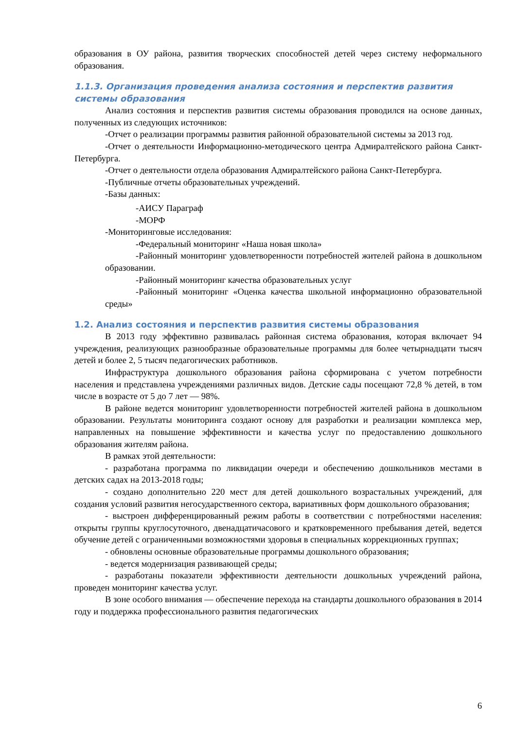образования в ОУ района, развития творческих способностей детей через систему неформального образования.
1.1.3. Организация проведения анализа состояния и перспектив развития системы образования
Анализ состояния и перспектив развития системы образования проводился на основе данных, полученных из следующих источников:
-Отчет о реализации программы развития районной образовательной системы за 2013 год.
-Отчет о деятельности Информационно-методического центра Адмиралтейского района Санкт-Петербурга.
-Отчет о деятельности отдела образования Адмиралтейского района Санкт-Петербурга.
-Публичные отчеты образовательных учреждений.
-Базы данных:
-АИСУ Параграф
-МОРФ
-Мониторинговые исследования:
-Федеральный мониторинг «Наша новая школа»
-Районный мониторинг удовлетворенности потребностей жителей района в дошкольном образовании.
-Районный мониторинг качества образовательных услуг
-Районный мониторинг «Оценка качества школьной информационно образовательной среды»
1.2. Анализ состояния и перспектив развития системы образования
В 2013 году эффективно развивалась районная система образования, которая включает 94 учреждения, реализующих разнообразные образовательные программы для более четырнадцати тысяч детей и более 2, 5 тысяч педагогических работников.
Инфраструктура дошкольного образования района сформирована с учетом потребности населения и представлена учреждениями различных видов. Детские сады посещают 72,8 % детей, в том числе в возрасте от 5 до 7 лет — 98%.
В районе ведется мониторинг удовлетворенности потребностей жителей района в дошкольном образовании. Результаты мониторинга создают основу для разработки и реализации комплекса мер, направленных на повышение эффективности и качества услуг по предоставлению дошкольного образования жителям района.
В рамках этой деятельности:
- разработана программа по ликвидации очереди и обеспечению дошкольников местами в детских садах на 2013-2018 годы;
- создано дополнительно 220 мест для детей дошкольного возрастальных учреждений, для создания условий развития негосударственного сектора, вариативных форм дошкольного образования;
- выстроен дифференцированный режим работы в соответствии с потребностями населения: открыты группы круглосуточного, двенадцатичасового и кратковременного пребывания детей, ведется обучение детей с ограниченными возможностями здоровья в специальных коррекционных группах;
- обновлены основные образовательные программы дошкольного образования;
- ведется модернизация развивающей среды;
- разработаны показатели эффективности деятельности дошкольных учреждений района, проведен мониторинг качества услуг.
В зоне особого внимания — обеспечение перехода на стандарты дошкольного образования в 2014 году и поддержка профессионального развития педагогических
6